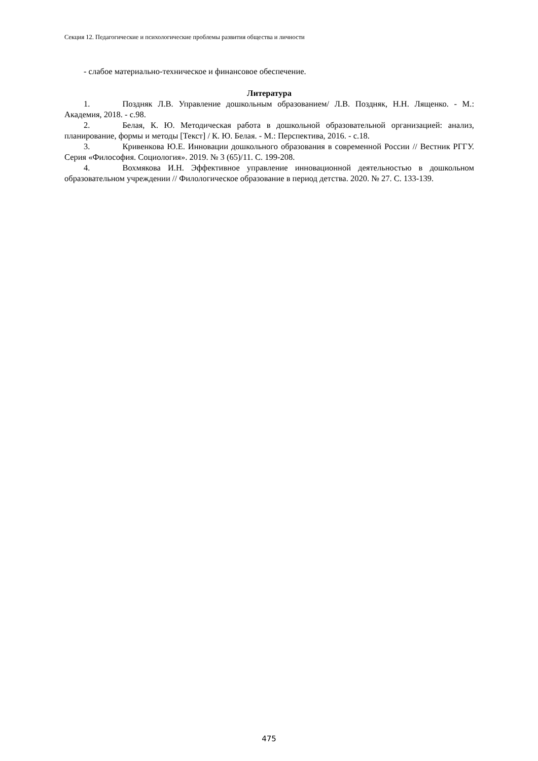Секция 12. Педагогические и психологические проблемы развития общества и личности
- слабое материально-техническое и финансовое обеспечение.
Литература
1. Поздняк Л.В. Управление дошкольным образованием/ Л.В. Поздняк, Н.Н. Лященко. - М.: Академия, 2018. - с.98.
2. Белая, К. Ю. Методическая работа в дошкольной образовательной организацией: анализ, планирование, формы и методы [Текст] / К. Ю. Белая. - М.: Перспектива, 2016. - с.18.
3. Кривенкова Ю.Е. Инновации дошкольного образования в современной России // Вестник РГГУ. Серия «Философия. Социология». 2019. № 3 (65)/11. С. 199-208.
4. Вохмякова И.Н. Эффективное управление инновационной деятельностью в дошкольном образовательном учреждении // Филологическое образование в период детства. 2020. № 27. С. 133-139.
475